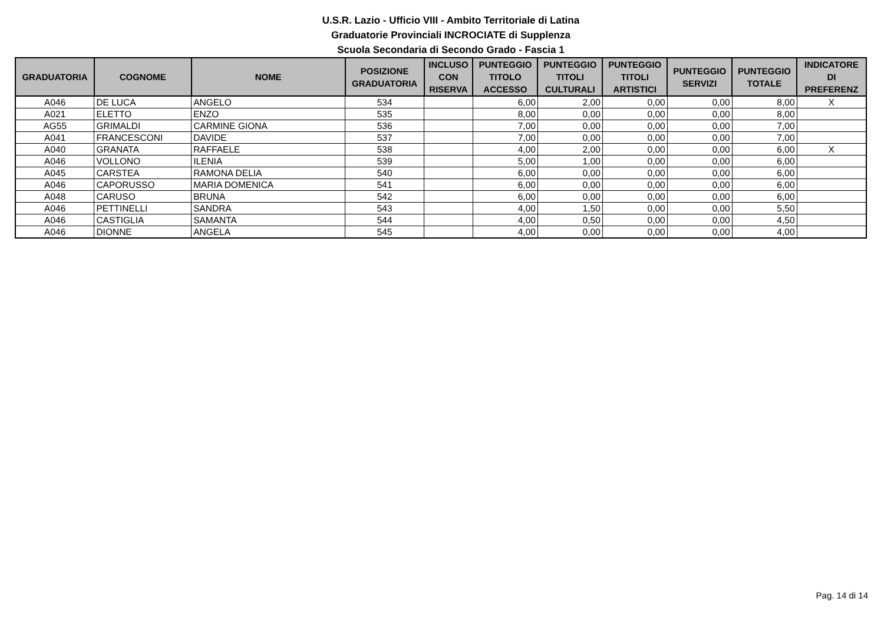U.S.R. Lazio - Ufficio VIII - Ambito Territoriale di Latina
Graduatorie Provinciali INCROCIATE di Supplenza
Scuola Secondaria di Secondo Grado - Fascia 1
| GRADUATORIA | COGNOME | NOME | POSIZIONE GRADUATORIA | INCLUSO CON RISERVA | PUNTEGGIO TITOLO ACCESSO | PUNTEGGIO TITOLI CULTURALI | PUNTEGGIO TITOLI ARTISTICI | PUNTEGGIO SERVIZI | PUNTEGGIO TOTALE | INDICATORE DI PREFERENZ |
| --- | --- | --- | --- | --- | --- | --- | --- | --- | --- | --- |
| A046 | DE LUCA | ANGELO | 534 | | 6,00 | 2,00 | 0,00 | 0,00 | 8,00 | X |
| A021 | ELETTO | ENZO | 535 | | 8,00 | 0,00 | 0,00 | 0,00 | 8,00 | |
| AG55 | GRIMALDI | CARMINE GIONA | 536 | | 7,00 | 0,00 | 0,00 | 0,00 | 7,00 | |
| A041 | FRANCESCONI | DAVIDE | 537 | | 7,00 | 0,00 | 0,00 | 0,00 | 7,00 | |
| A040 | GRANATA | RAFFAELE | 538 | | 4,00 | 2,00 | 0,00 | 0,00 | 6,00 | X |
| A046 | VOLLONO | ILENIA | 539 | | 5,00 | 1,00 | 0,00 | 0,00 | 6,00 | |
| A045 | CARSTEA | RAMONA DELIA | 540 | | 6,00 | 0,00 | 0,00 | 0,00 | 6,00 | |
| A046 | CAPORUSSO | MARIA DOMENICA | 541 | | 6,00 | 0,00 | 0,00 | 0,00 | 6,00 | |
| A048 | CARUSO | BRUNA | 542 | | 6,00 | 0,00 | 0,00 | 0,00 | 6,00 | |
| A046 | PETTINELLI | SANDRA | 543 | | 4,00 | 1,50 | 0,00 | 0,00 | 5,50 | |
| A046 | CASTIGLIA | SAMANTA | 544 | | 4,00 | 0,50 | 0,00 | 0,00 | 4,50 | |
| A046 | DIONNE | ANGELA | 545 | | 4,00 | 0,00 | 0,00 | 0,00 | 4,00 | |
Pag. 14 di 14